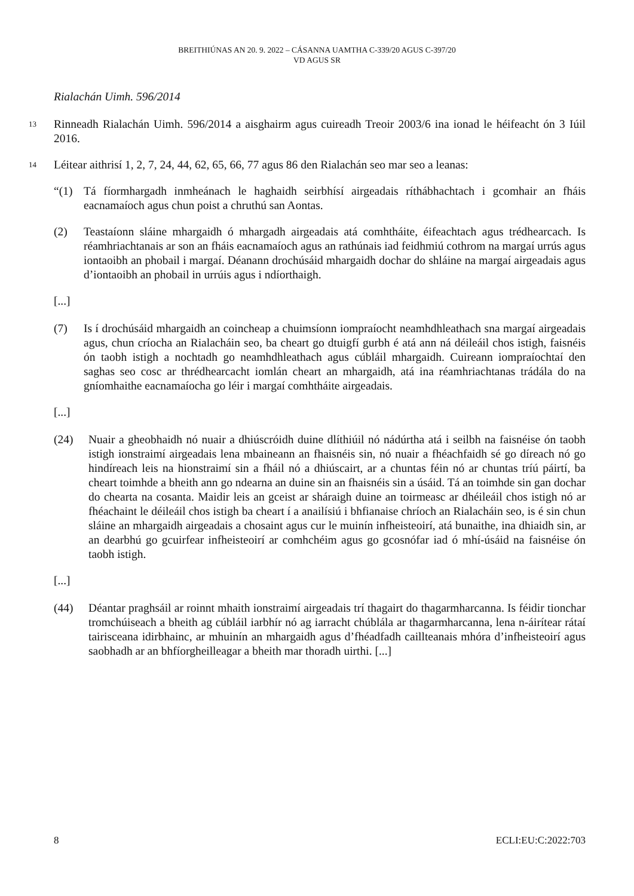BREITHIÚNAS AN 20. 9. 2022 – CÁSANNA UAMTHA C-339/20 AGUS C-397/20
VD AGUS SR
Rialachán Uimh. 596/2014
13
Rinneadh Rialachán Uimh. 596/2014 a aisghairm agus cuireadh Treoir 2003/6 ina ionad le héifeacht ón 3 Iúil 2016.
14
Léitear aithrisí 1, 2, 7, 24, 44, 62, 65, 66, 77 agus 86 den Rialachán seo mar seo a leanas:
“(1) Tá fíormhargadh inmheánach le haghaidh seirbhísí airgeadais ríthábhachtach i gcomhair an fháis eacnamaíoch agus chun poist a chruthú san Aontas.
(2) Teastaíonn sláine mhargaidh ó mhargadh airgeadais atá comhtháite, éifeachtach agus trédhearcach. Is réamhriachtanais ar son an fháis eacnamaíoch agus an rathúnais iad feidhmiú cothrom na margaí urrús agus iontaoibh an phobail i margaí. Déanann drochúsáid mhargaidh dochar do shláine na margaí airgeadais agus d’iontaoibh an phobail in urrúis agus i ndíorthaigh.
[...]
(7) Is í drochúsáid mhargaidh an coincheap a chuimsíonn iompraíocht neamhdhleathach sna margaí airgeadais agus, chun críocha an Rialacháin seo, ba cheart go dtuigfí gurbh é atá ann ná déileáil chos istigh, faisnéis ón taobh istigh a nochtadh go neamhdhleathach agus cúbláil mhargaidh. Cuireann iompraíochtaí den saghas seo cosc ar thrédhearcacht iomlán cheart an mhargaidh, atá ina réamhriachtanas trádála do na gníomhaithe eacnamaíocha go léir i margaí comhtháite airgeadais.
[...]
(24) Nuair a gheobhaidh nó nuair a dhiúscróidh duine dlíthiúil nó nádúrtha atá i seilbh na faisnéise ón taobh istigh ionstraimí airgeadais lena mbaineann an fhaisnéis sin, nó nuair a fhéachfaidh sé go díreach nó go hindíreach leis na hionstraimí sin a fháil nó a dhiúscairt, ar a chuntas féin nó ar chuntas tríú páirtí, ba cheart toimhde a bheith ann go ndearna an duine sin an fhaisnéis sin a úsáid. Tá an toimhde sin gan dochar do chearta na cosanta. Maidir leis an gceist ar sháraigh duine an toirmeasc ar dhéileáil chos istigh nó ar fhéachaint le déileáil chos istigh ba cheart í a anailísiú i bhfianaise chríoch an Rialacháin seo, is é sin chun sláine an mhargaidh airgeadais a chosaint agus cur le muinín infheisteoirí, atá bunaithe, ina dhiaidh sin, ar an dearbhú go gcuirfear infheisteoirí ar comhchéim agus go gcosnófar iad ó mhí-úsáid na faisnéise ón taobh istigh.
[...]
(44) Déantar praghsáil ar roinnt mhaith ionstraimí airgeadais trí thagairt do thagarmharcanna. Is féidir tionchar tromchúiseach a bheith ag cúbláil iarbhír nó ag iarracht chúblála ar thagarmharcanna, lena n-áirítear rátaí tairisceana idirbhainc, ar mhuinín an mhargaidh agus d’fhéadfadh caillteanais mhóra d’infheisteoirí agus saobhadh ar an bhfíorgheilleagar a bheith mar thoradh uirthi. [...]
8 ECLI:EU:C:2022:703